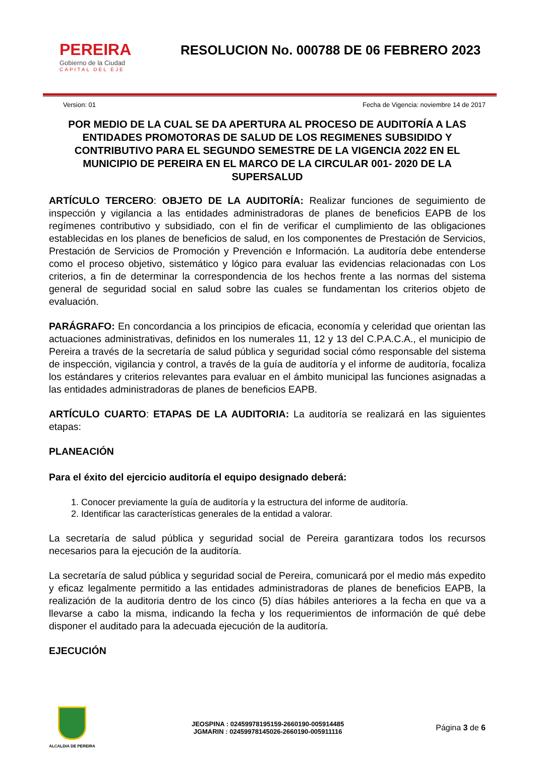PEREIRA
Gobierno de la Ciudad
CAPITAL DEL EJE
RESOLUCION No. 000788 DE 06 FEBRERO 2023
Version: 01 Fecha de Vigencia: noviembre 14 de 2017
POR MEDIO DE LA CUAL SE DA APERTURA AL PROCESO DE AUDITORÍA A LAS ENTIDADES PROMOTORAS DE SALUD DE LOS REGIMENES SUBSIDIDO Y CONTRIBUTIVO PARA EL SEGUNDO SEMESTRE DE LA VIGENCIA 2022 EN EL MUNICIPIO DE PEREIRA EN EL MARCO DE LA CIRCULAR 001- 2020 DE LA SUPERSALUD
ARTÍCULO TERCERO: OBJETO DE LA AUDITORÍA: Realizar funciones de seguimiento de inspección y vigilancia a las entidades administradoras de planes de beneficios EAPB de los regímenes contributivo y subsidiado, con el fin de verificar el cumplimiento de las obligaciones establecidas en los planes de beneficios de salud, en los componentes de Prestación de Servicios, Prestación de Servicios de Promoción y Prevención e Información. La auditoría debe entenderse como el proceso objetivo, sistemático y lógico para evaluar las evidencias relacionadas con Los criterios, a fin de determinar la correspondencia de los hechos frente a las normas del sistema general de seguridad social en salud sobre las cuales se fundamentan los criterios objeto de evaluación.
PARÁGRAFO: En concordancia a los principios de eficacia, economía y celeridad que orientan las actuaciones administrativas, definidos en los numerales 11, 12 y 13 del C.P.A.C.A., el municipio de Pereira a través de la secretaría de salud pública y seguridad social cómo responsable del sistema de inspección, vigilancia y control, a través de la guía de auditoría y el informe de auditoría, focaliza los estándares y criterios relevantes para evaluar en el ámbito municipal las funciones asignadas a las entidades administradoras de planes de beneficios EAPB.
ARTÍCULO CUARTO: ETAPAS DE LA AUDITORIA: La auditoría se realizará en las siguientes etapas:
PLANEACIÓN
Para el éxito del ejercicio auditoría el equipo designado deberá:
1. Conocer previamente la guía de auditoría y la estructura del informe de auditoría.
2. Identificar las características generales de la entidad a valorar.
La secretaría de salud pública y seguridad social de Pereira garantizara todos los recursos necesarios para la ejecución de la auditoría.
La secretaría de salud pública y seguridad social de Pereira, comunicará por el medio más expedito y eficaz legalmente permitido a las entidades administradoras de planes de beneficios EAPB, la realización de la auditoria dentro de los cinco (5) días hábiles anteriores a la fecha en que va a llevarse a cabo la misma, indicando la fecha y los requerimientos de información de qué debe disponer el auditado para la adecuada ejecución de la auditoría.
EJECUCIÓN
ALCALDIA DE PEREIRA
JEOSPINA : 02459978195159-2660190-005914485
JGMARIN : 02459978145026-2660190-005911116
Página 3 de 6